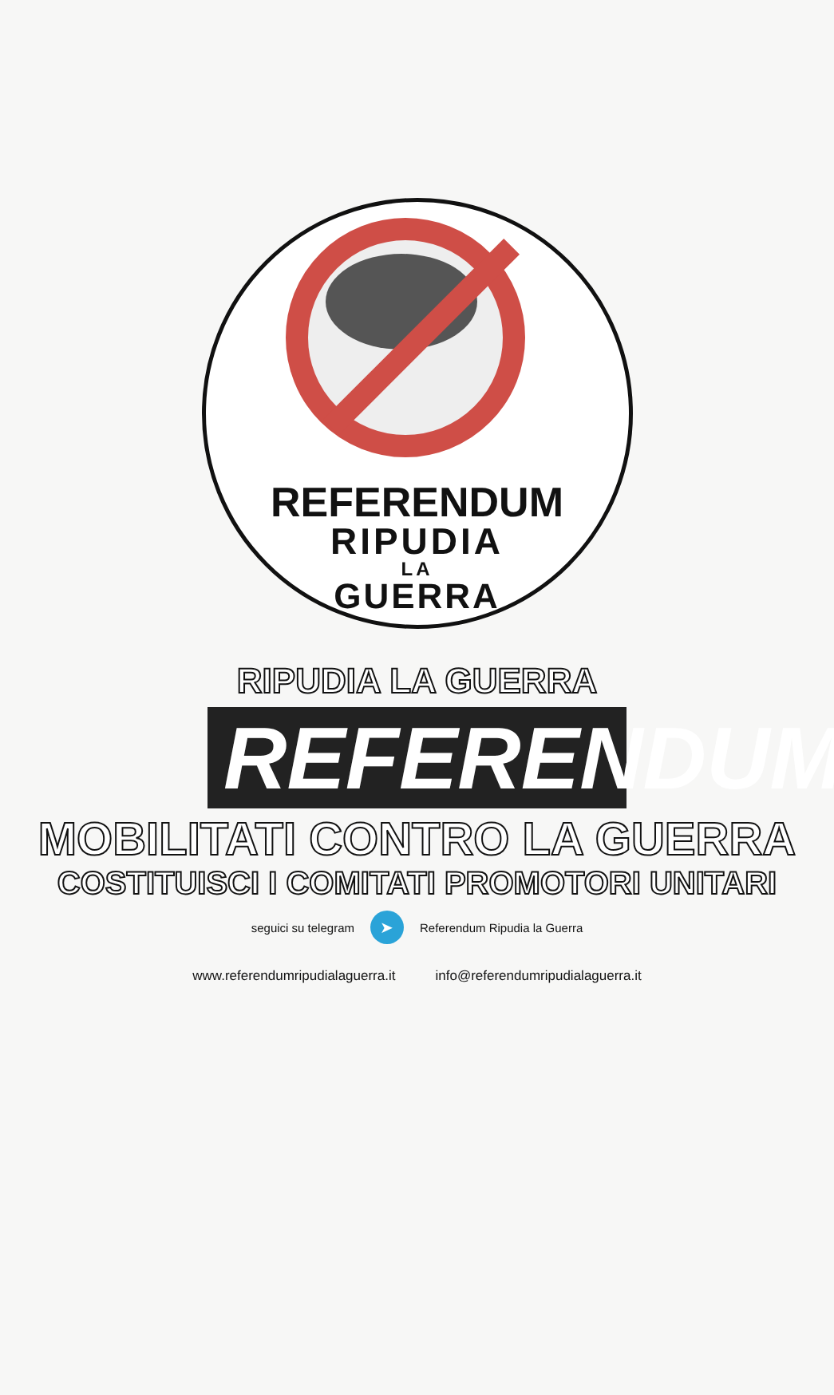REFERENDUM
RIPUDIA
LA
GUERRA
RIPUDIA LA GUERRA
REFERENDUM
MOBILITATI CONTRO LA GUERRA
COSTITUISCI I COMITATI PROMOTORI UNITARI
seguici su telegram ➤ Referendum Ripudia la Guerra
www.referendumripudialaguerra.it info@referendumripudialaguerra.it